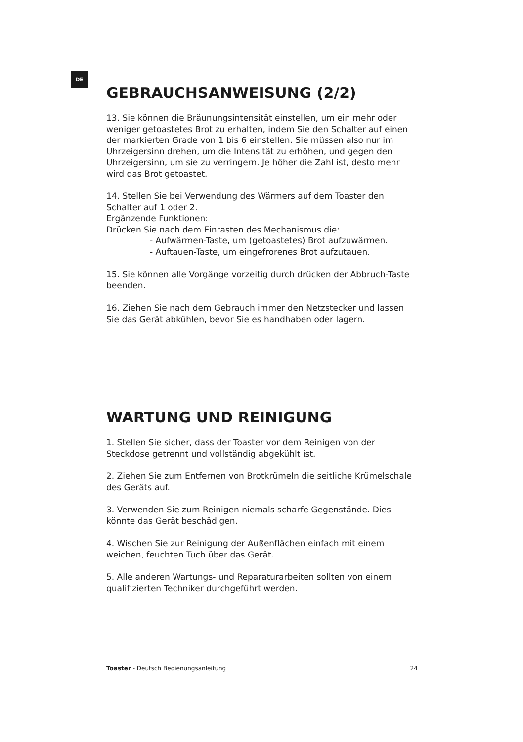DE
GEBRAUCHSANWEISUNG (2/2)
13. Sie können die Bräunungsintensität einstellen, um ein mehr oder weniger getoastetes Brot zu erhalten, indem Sie den Schalter auf einen der markierten Grade von 1 bis 6 einstellen. Sie müssen also nur im Uhrzeigersinn drehen, um die Intensität zu erhöhen, und gegen den Uhrzeigersinn, um sie zu verringern. Je höher die Zahl ist, desto mehr wird das Brot getoastet.
14. Stellen Sie bei Verwendung des Wärmers auf dem Toaster den Schalter auf 1 oder 2.
Ergänzende Funktionen:
Drücken Sie nach dem Einrasten des Mechanismus die:
- Aufwärmen-Taste, um (getoastetes) Brot aufzuwärmen.
- Auftauen-Taste, um eingefrorenes Brot aufzutauen.
15. Sie können alle Vorgänge vorzeitig durch drücken der Abbruch-Taste beenden.
16. Ziehen Sie nach dem Gebrauch immer den Netzstecker und lassen Sie das Gerät abkühlen, bevor Sie es handhaben oder lagern.
WARTUNG UND REINIGUNG
1. Stellen Sie sicher, dass der Toaster vor dem Reinigen von der Steckdose getrennt und vollständig abgekühlt ist.
2. Ziehen Sie zum Entfernen von Brotkrümeln die seitliche Krümelschale des Geräts auf.
3. Verwenden Sie zum Reinigen niemals scharfe Gegenstände. Dies könnte das Gerät beschädigen.
4. Wischen Sie zur Reinigung der Außenflächen einfach mit einem weichen, feuchten Tuch über das Gerät.
5. Alle anderen Wartungs- und Reparaturarbeiten sollten von einem qualifizierten Techniker durchgeführt werden.
Toaster - Deutsch Bedienungsanleitung 24